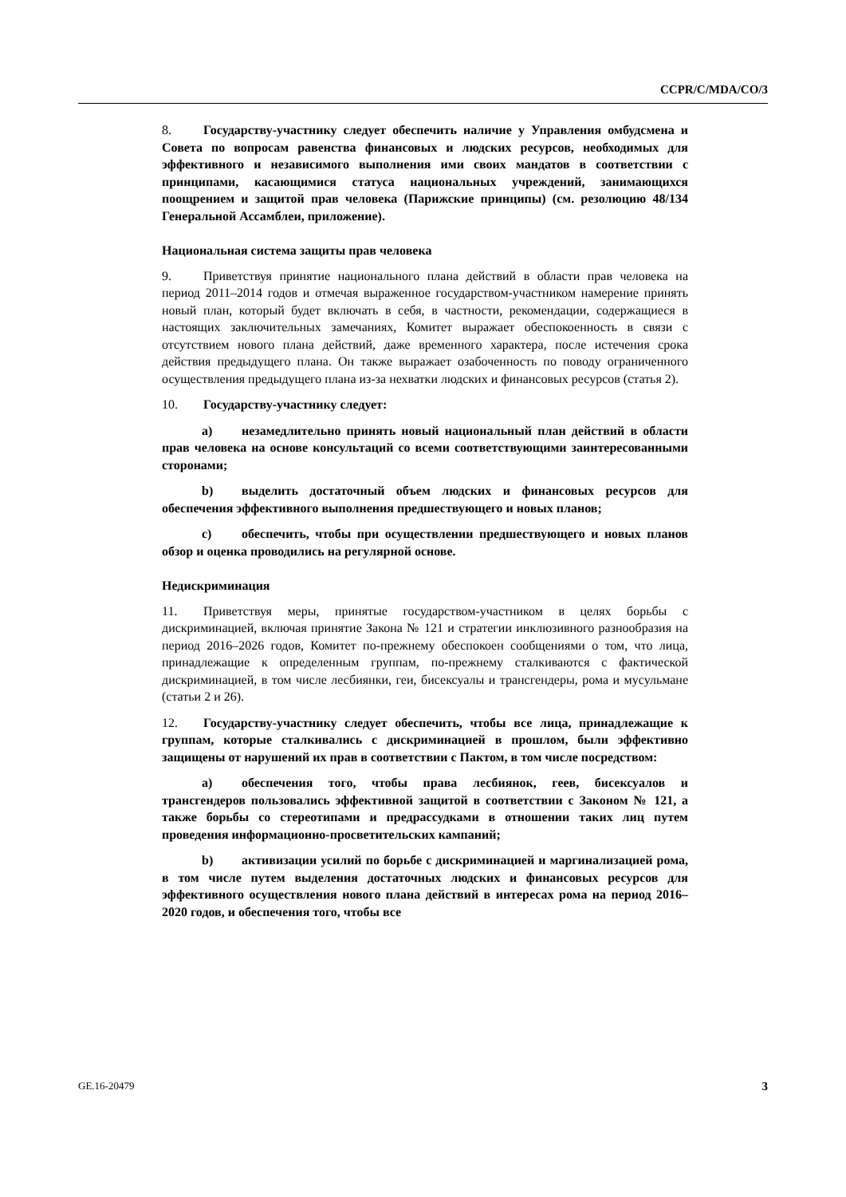CCPR/C/MDA/CO/3
8. Государству-участнику следует обеспечить наличие у Управления омбудсмена и Совета по вопросам равенства финансовых и людских ресурсов, необходимых для эффективного и независимого выполнения ими своих мандатов в соответствии с принципами, касающимися статуса национальных учреждений, занимающихся поощрением и защитой прав человека (Парижские принципы) (см. резолюцию 48/134 Генеральной Ассамблеи, приложение).
Национальная система защиты прав человека
9. Приветствуя принятие национального плана действий в области прав человека на период 2011–2014 годов и отмечая выраженное государством-участником намерение принять новый план, который будет включать в себя, в частности, рекомендации, содержащиеся в настоящих заключительных замечаниях, Комитет выражает обеспокоенность в связи с отсутствием нового плана действий, даже временного характера, после истечения срока действия предыдущего плана. Он также выражает озабоченность по поводу ограниченного осуществления предыдущего плана из-за нехватки людских и финансовых ресурсов (статья 2).
10. Государству-участнику следует:
a) незамедлительно принять новый национальный план действий в области прав человека на основе консультаций со всеми соответствующими заинтересованными сторонами;
b) выделить достаточный объем людских и финансовых ресурсов для обеспечения эффективного выполнения предшествующего и новых планов;
c) обеспечить, чтобы при осуществлении предшествующего и новых планов обзор и оценка проводились на регулярной основе.
Недискриминация
11. Приветствуя меры, принятые государством-участником в целях борьбы с дискриминацией, включая принятие Закона № 121 и стратегии инклюзивного разнообразия на период 2016–2026 годов, Комитет по-прежнему обеспокоен сообщениями о том, что лица, принадлежащие к определенным группам, по-прежнему сталкиваются с фактической дискриминацией, в том числе лесбиянки, геи, бисексуалы и трансгендеры, рома и мусульмане (статьи 2 и 26).
12. Государству-участнику следует обеспечить, чтобы все лица, принадлежащие к группам, которые сталкивались с дискриминацией в прошлом, были эффективно защищены от нарушений их прав в соответствии с Пактом, в том числе посредством:
a) обеспечения того, чтобы права лесбиянок, геев, бисексуалов и трансгендеров пользовались эффективной защитой в соответствии с Законом № 121, а также борьбы со стереотипами и предрассудками в отношении таких лиц путем проведения информационно-просветительских кампаний;
b) активизации усилий по борьбе с дискриминацией и маргинализацией рома, в том числе путем выделения достаточных людских и финансовых ресурсов для эффективного осуществления нового плана действий в интересах рома на период 2016–2020 годов, и обеспечения того, чтобы все
GE.16-20479 3